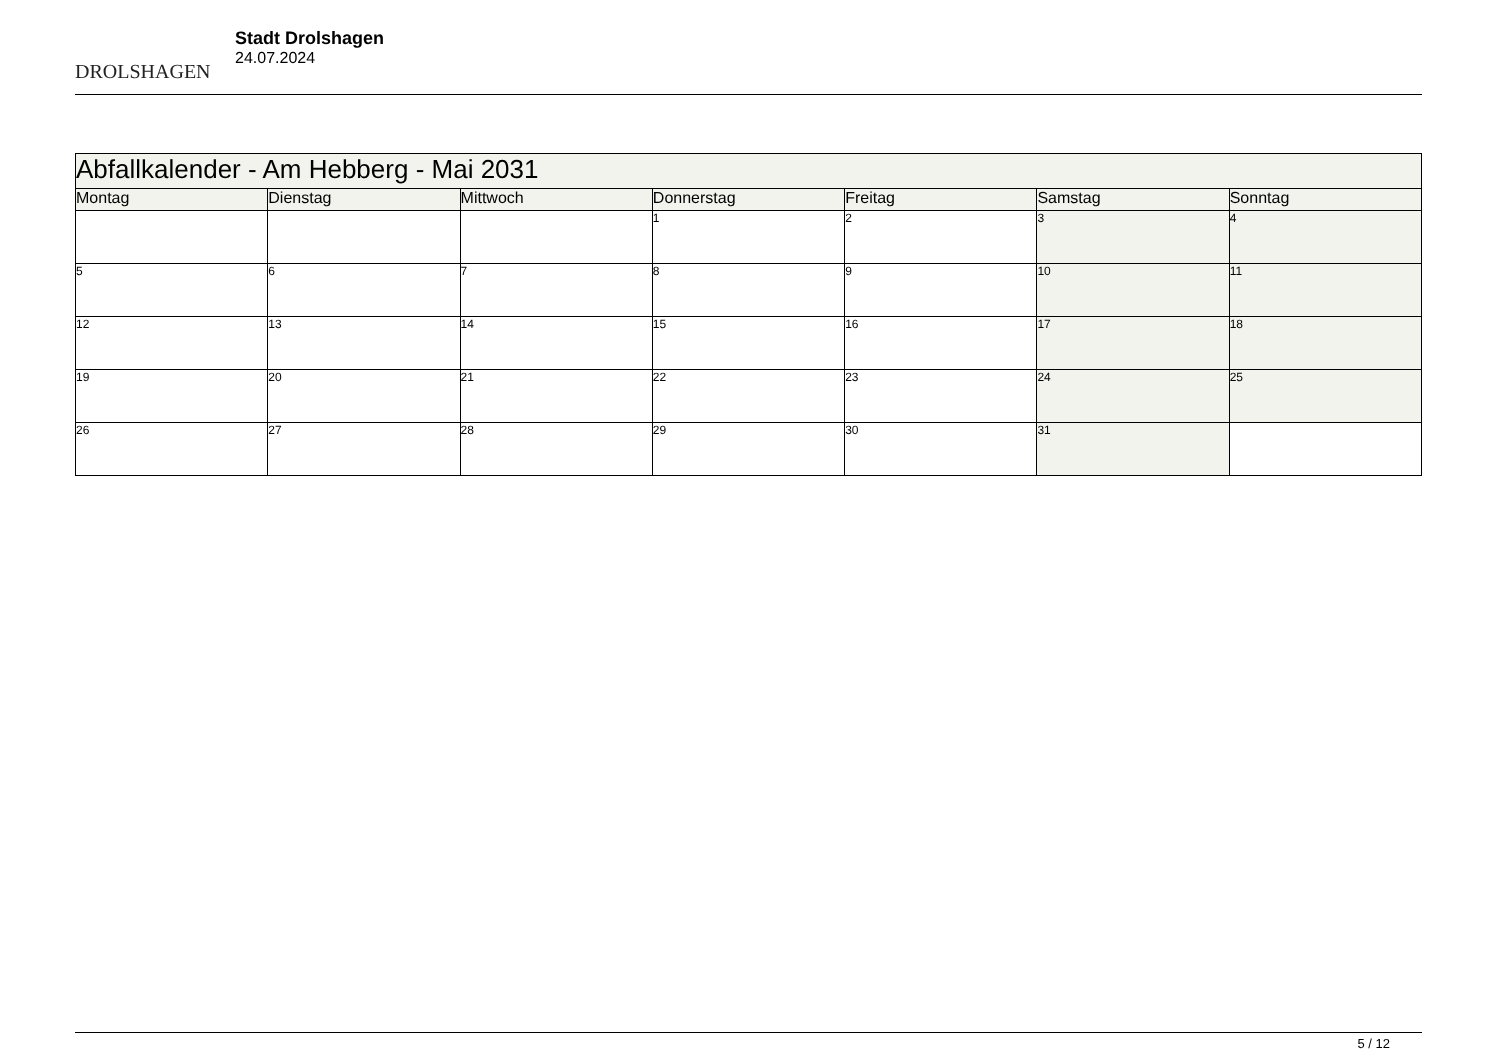DROLSHAGEN
Stadt Drolshagen
24.07.2024
| Abfallkalender - Am Hebberg - Mai 2031 | | | | | | |
| Montag | Dienstag | Mittwoch | Donnerstag | Freitag | Samstag | Sonntag |
| | | | 1 | 2 | 3 | 4 |
| 5 | 6 | 7 | 8 | 9 | 10 | 11 |
| 12 | 13 | 14 | 15 | 16 | 17 | 18 |
| 19 | 20 | 21 | 22 | 23 | 24 | 25 |
| 26 | 27 | 28 | 29 | 30 | 31 | |
5 / 12